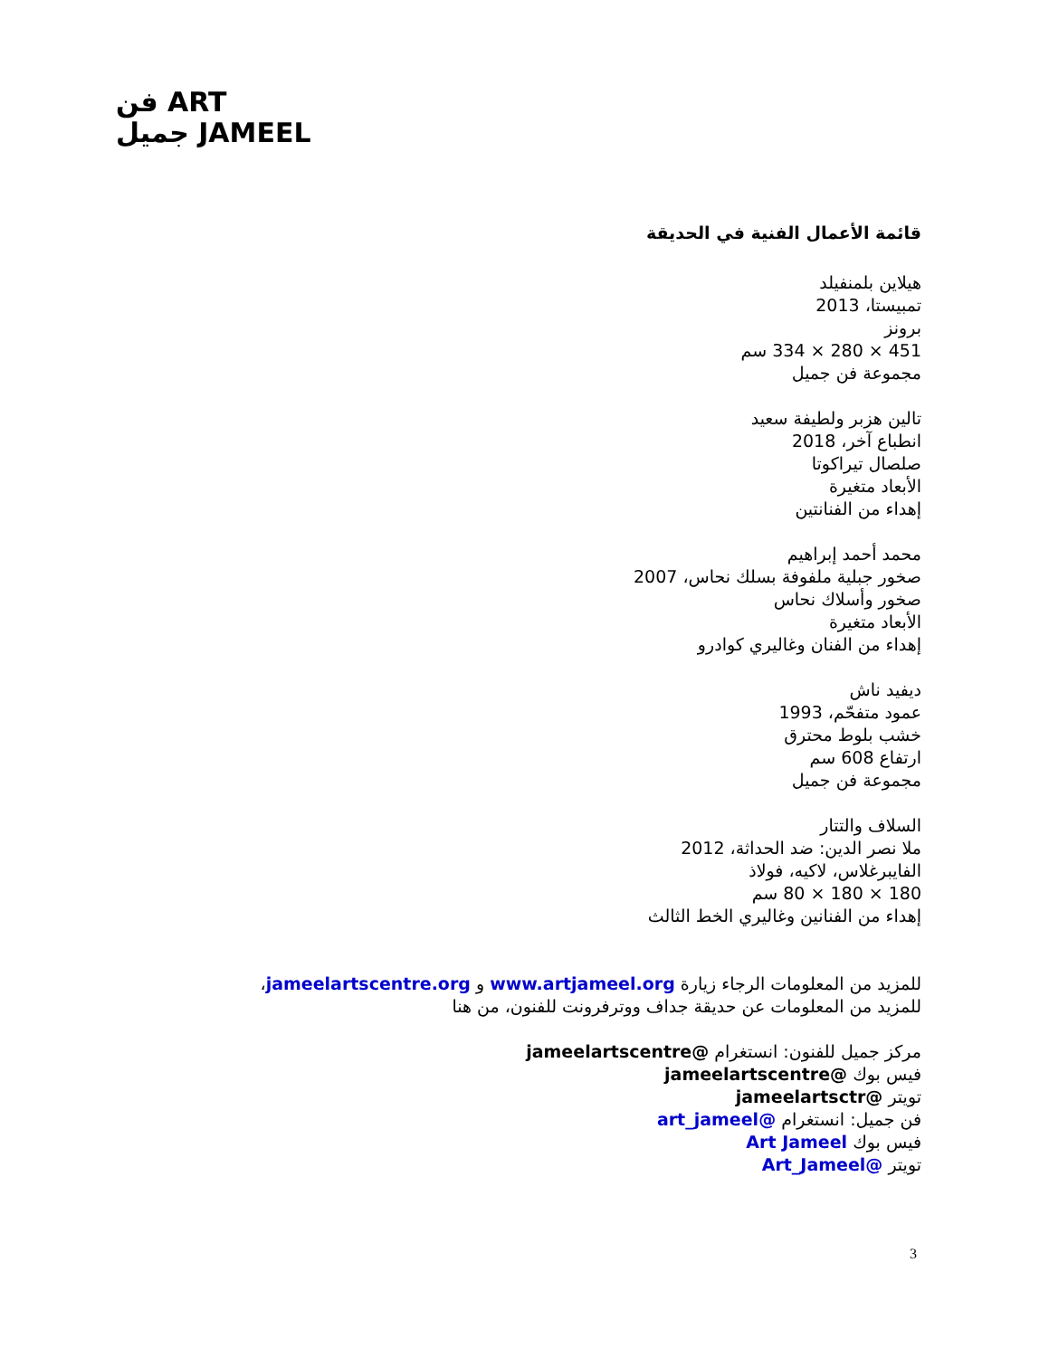فن ART
جميل JAMEEL
قائمة الأعمال الفنية في الحديقة
هيلاين بلمنفيلد
تمبيستا، 2013
برونز
451 × 280 × 334 سم
مجموعة فن جميل
تالين هزبر ولطيفة سعيد
انطباع آخر، 2018
صلصال تيراكوتا
الأبعاد متغيرة
إهداء من الفنانتين
محمد أحمد إبراهيم
صخور جبلية ملفوفة بسلك نحاس، 2007
صخور وأسلاك نحاس
الأبعاد متغيرة
إهداء من الفنان وغاليري كوادرو
ديفيد ناش
عمود متفحّم، 1993
خشب بلوط محترق
ارتفاع 608 سم
مجموعة فن جميل
السلاف والتتار
ملا نصر الدين: ضد الحداثة، 2012
الفايبرغلاس، لاكيه، فولاذ
180 × 180 × 80 سم
إهداء من الفنانين وغاليري الخط الثالث
للمزيد من المعلومات الرجاء زيارة www.artjameel.org و jameelartscentre.org،
للمزيد من المعلومات عن حديقة جداف ووترفرونت للفنون، من هنا
مركز جميل للفنون: انستغرام @jameelartscentre
فيس بوك @jameelartscentre
تويتر @jameelartsctr
فن جميل: انستغرام @art_jameel
فيس بوك Art Jameel
تويتر @Art_Jameel
3